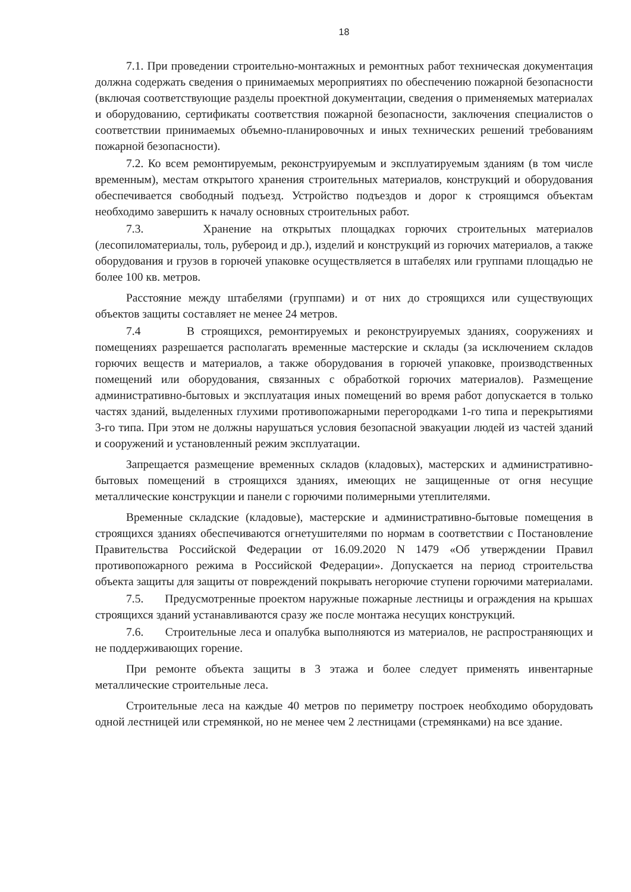18
7.1. При проведении строительно-монтажных и ремонтных работ техническая документация должна содержать сведения о принимаемых мероприятиях по обеспечению пожарной безопасности (включая соответствующие разделы проектной документации, сведения о применяемых материалах и оборудованию, сертификаты соответствия пожарной безопасности, заключения специалистов о соответствии принимаемых объемно-планировочных и иных технических решений требованиям пожарной безопасности).
7.2. Ко всем ремонтируемым, реконструируемым и эксплуатируемым зданиям (в том числе временным), местам открытого хранения строительных материалов, конструкций и оборудования обеспечивается свободный подъезд. Устройство подъездов и дорог к строящимся объектам необходимо завершить к началу основных строительных работ.
7.3. Хранение на открытых площадках горючих строительных материалов (лесопиломатериалы, толь, рубероид и др.), изделий и конструкций из горючих материалов, а также оборудования и грузов в горючей упаковке осуществляется в штабелях или группами площадью не более 100 кв. метров.
Расстояние между штабелями (группами) и от них до строящихся или существующих объектов защиты составляет не менее 24 метров.
7.4 В строящихся, ремонтируемых и реконструируемых зданиях, сооружениях и помещениях разрешается располагать временные мастерские и склады (за исключением складов горючих веществ и материалов, а также оборудования в горючей упаковке, производственных помещений или оборудования, связанных с обработкой горючих материалов). Размещение административно-бытовых и эксплуатация иных помещений во время работ допускается в только частях зданий, выделенных глухими противопожарными перегородками 1-го типа и перекрытиями 3-го типа. При этом не должны нарушаться условия безопасной эвакуации людей из частей зданий и сооружений и установленный режим эксплуатации.
Запрещается размещение временных складов (кладовых), мастерских и административно-бытовых помещений в строящихся зданиях, имеющих не защищенные от огня несущие металлические конструкции и панели с горючими полимерными утеплителями.
Временные складские (кладовые), мастерские и административно-бытовые помещения в строящихся зданиях обеспечиваются огнетушителями по нормам в соответствии с Постановление Правительства Российской Федерации от 16.09.2020 N 1479 «Об утверждении Правил противопожарного режима в Российской Федерации». Допускается на период строительства объекта защиты для защиты от повреждений покрывать негорючие ступени горючими материалами.
7.5. Предусмотренные проектом наружные пожарные лестницы и ограждения на крышах строящихся зданий устанавливаются сразу же после монтажа несущих конструкций.
7.6. Строительные леса и опалубка выполняются из материалов, не распространяющих и не поддерживающих горение.
При ремонте объекта защиты в 3 этажа и более следует применять инвентарные металлические строительные леса.
Строительные леса на каждые 40 метров по периметру построек необходимо оборудовать одной лестницей или стремянкой, но не менее чем 2 лестницами (стремянками) на все здание.